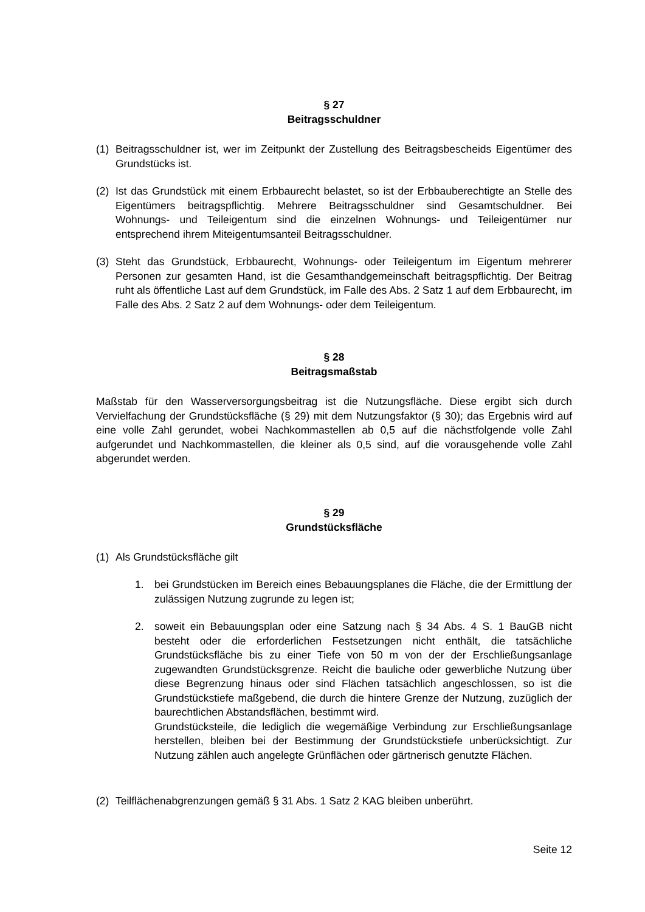§ 27
Beitragsschuldner
(1) Beitragsschuldner ist, wer im Zeitpunkt der Zustellung des Beitragsbescheids Eigentümer des Grundstücks ist.
(2) Ist das Grundstück mit einem Erbbaurecht belastet, so ist der Erbbauberechtigte an Stelle des Eigentümers beitragspflichtig. Mehrere Beitragsschuldner sind Gesamtschuldner. Bei Wohnungs- und Teileigentum sind die einzelnen Wohnungs- und Teileigentümer nur entsprechend ihrem Miteigentumsanteil Beitragsschuldner.
(3) Steht das Grundstück, Erbbaurecht, Wohnungs- oder Teileigentum im Eigentum mehrerer Personen zur gesamten Hand, ist die Gesamthandgemeinschaft beitragspflichtig. Der Beitrag ruht als öffentliche Last auf dem Grundstück, im Falle des Abs. 2 Satz 1 auf dem Erbbaurecht, im Falle des Abs. 2 Satz 2 auf dem Wohnungs- oder dem Teileigentum.
§ 28
Beitragsmaßstab
Maßstab für den Wasserversorgungsbeitrag ist die Nutzungsfläche. Diese ergibt sich durch Vervielfachung der Grundstücksfläche (§ 29) mit dem Nutzungsfaktor (§ 30); das Ergebnis wird auf eine volle Zahl gerundet, wobei Nachkommastellen ab 0,5 auf die nächstfolgende volle Zahl aufgerundet und Nachkommastellen, die kleiner als 0,5 sind, auf die vorausgehende volle Zahl abgerundet werden.
§ 29
Grundstücksfläche
(1) Als Grundstücksfläche gilt
1. bei Grundstücken im Bereich eines Bebauungsplanes die Fläche, die der Ermittlung der zulässigen Nutzung zugrunde zu legen ist;
2. soweit ein Bebauungsplan oder eine Satzung nach § 34 Abs. 4 S. 1 BauGB nicht besteht oder die erforderlichen Festsetzungen nicht enthält, die tatsächliche Grundstücksfläche bis zu einer Tiefe von 50 m von der der Erschließungsanlage zugewandten Grundstücksgrenze. Reicht die bauliche oder gewerbliche Nutzung über diese Begrenzung hinaus oder sind Flächen tatsächlich angeschlossen, so ist die Grundstückstiefe maßgebend, die durch die hintere Grenze der Nutzung, zuzüglich der baurechtlichen Abstandsflächen, bestimmt wird.
Grundstücksteile, die lediglich die wegemäßige Verbindung zur Erschließungsanlage herstellen, bleiben bei der Bestimmung der Grundstückstiefe unberücksichtigt. Zur Nutzung zählen auch angelegte Grünflächen oder gärtnerisch genutzte Flächen.
(2) Teilflächenabgrenzungen gemäß § 31 Abs. 1 Satz 2 KAG bleiben unberührt.
Seite 12